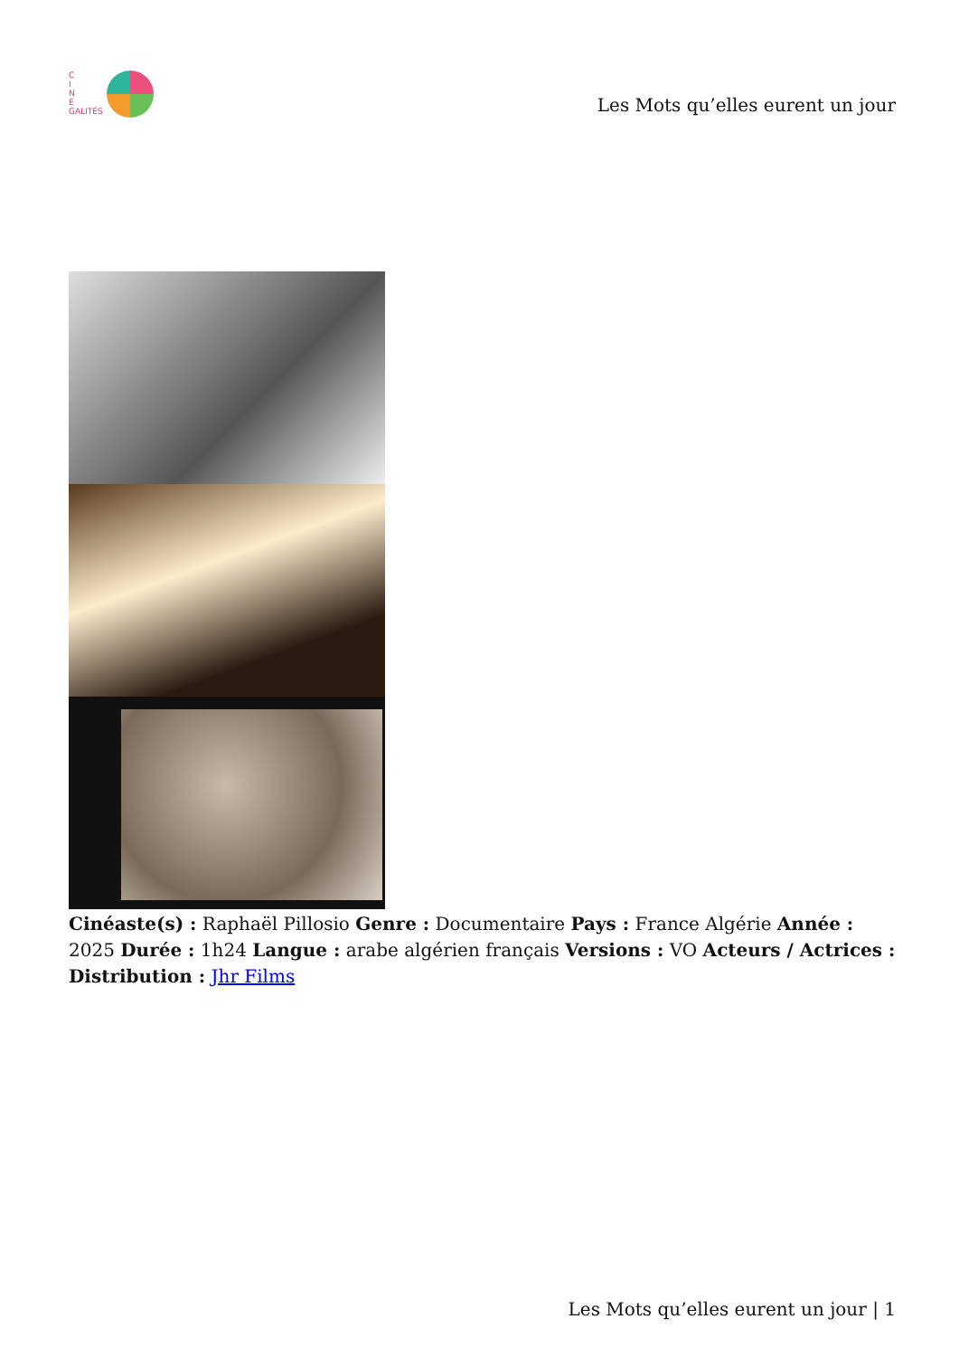C
I
N
É
GALITÉS
Les Mots qu’elles eurent un jour
Cinéaste(s) : Raphaël Pillosio Genre : Documentaire Pays : France Algérie Année : 2025 Durée : 1h24 Langue : arabe algérien français Versions : VO Acteurs / Actrices : Distribution : Jhr Films
Les Mots qu’elles eurent un jour | 1